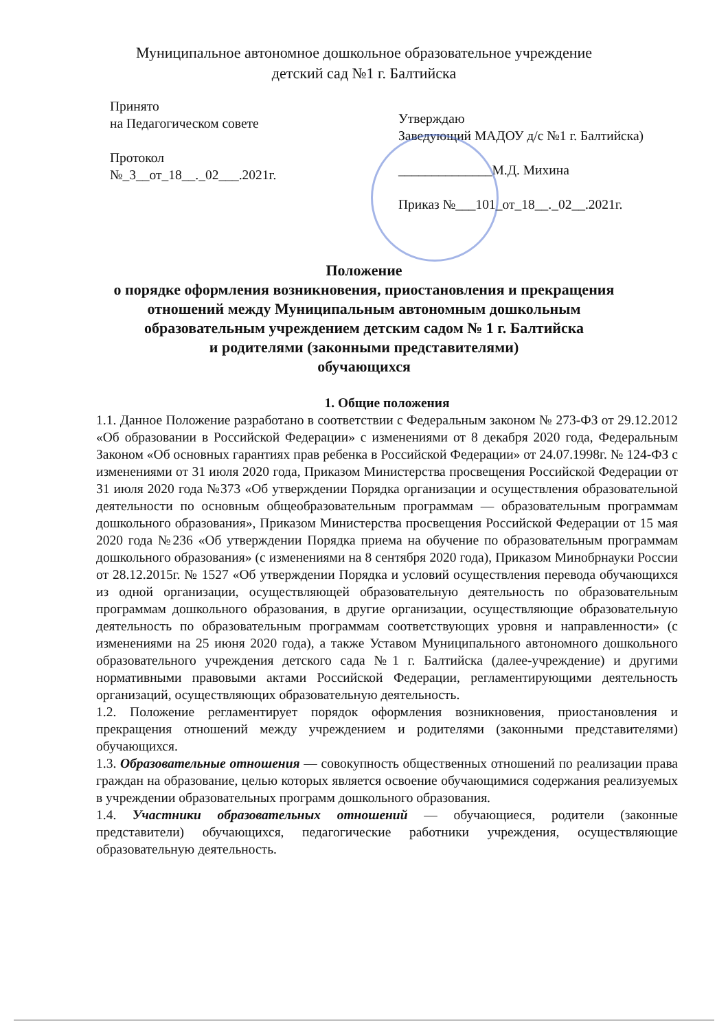Муниципальное автономное дошкольное образовательное учреждение
детский сад №1 г. Балтийска
Принято
на Педагогическом совете
Протокол
№_3__от_18__._02___.2021г.
Утверждаю
Заведующий МАДОУ д/с №1 г. Балтийска)
______________М.Д. Михина
Приказ №___101_от_18__._02__.2021г.
Положение
о порядке оформления возникновения, приостановления и прекращения
отношений между Муниципальным автономным дошкольным
образовательным учреждением детским садом № 1 г. Балтийска
и родителями (законными представителями)
обучающихся
1. Общие положения
1.1. Данное Положение разработано в соответствии с Федеральным законом № 273-ФЗ от 29.12.2012 «Об образовании в Российской Федерации» с изменениями от 8 декабря 2020 года, Федеральным Законом «Об основных гарантиях прав ребенка в Российской Федерации» от 24.07.1998г. № 124-ФЗ с изменениями от 31 июля 2020 года, Приказом Министерства просвещения Российской Федерации от 31 июля 2020 года №373 «Об утверждении Порядка организации и осуществления образовательной деятельности по основным общеобразовательным программам — образовательным программам дошкольного образования», Приказом Министерства просвещения Российской Федерации от 15 мая 2020 года №236 «Об утверждении Порядка приема на обучение по образовательным программам дошкольного образования» (с изменениями на 8 сентября 2020 года), Приказом Минобрнауки России от 28.12.2015г. № 1527 «Об утверждении Порядка и условий осуществления перевода обучающихся из одной организации, осуществляющей образовательную деятельность по образовательным программам дошкольного образования, в другие организации, осуществляющие образовательную деятельность по образовательным программам соответствующих уровня и направленности» (с изменениями на 25 июня 2020 года), а также Уставом Муниципального автономного дошкольного образовательного учреждения детского сада №1 г. Балтийска (далее-учреждение) и другими нормативными правовыми актами Российской Федерации, регламентирующими деятельность организаций, осуществляющих образовательную деятельность.
1.2. Положение регламентирует порядок оформления возникновения, приостановления и прекращения отношений между учреждением и родителями (законными представителями) обучающихся.
1.3. Образовательные отношения — совокупность общественных отношений по реализации права граждан на образование, целью которых является освоение обучающимися содержания реализуемых в учреждении образовательных программ дошкольного образования.
1.4. Участники образовательных отношений — обучающиеся, родители (законные представители) обучающихся, педагогические работники учреждения, осуществляющие образовательную деятельность.